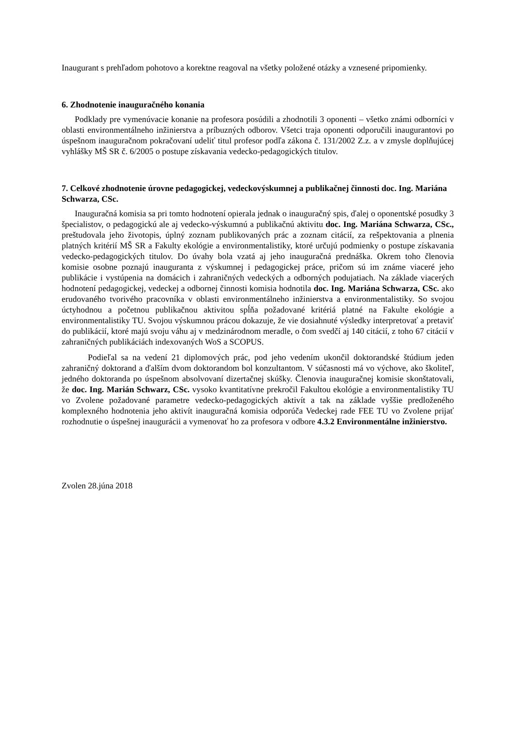Inaugurant s prehľadom pohotovo a korektne reagoval na všetky položené otázky a vznesené pripomienky.
6. Zhodnotenie inauguračného konania
Podklady pre vymenúvacie konanie na profesora posúdili a zhodnotili 3 oponenti – všetko známi odborníci v oblasti environmentálneho inžinierstva a príbuzných odborov. Všetci traja oponenti odporučili inaugurantovi po úspešnom inauguračnom pokračovaní udeliť titul profesor podľa zákona č. 131/2002 Z.z. a v zmysle doplňujúcej vyhlášky MŠ SR č. 6/2005 o postupe získavania vedecko-pedagogických titulov.
7. Celkové zhodnotenie úrovne pedagogickej, vedeckovýskumnej a publikačnej činnosti doc. Ing. Mariána Schwarza, CSc.
Inauguračná komisia sa pri tomto hodnotení opierala jednak o inauguračný spis, ďalej o oponentské posudky 3 špecialistov, o pedagogickú ale aj vedecko-výskumnú a publikačnú aktivitu doc. Ing. Mariána Schwarza, CSc., preštudovala jeho životopis, úplný zoznam publikovaných prác a zoznam citácií, za rešpektovania a plnenia platných kritérií MŠ SR a Fakulty ekológie a environmentalistiky, ktoré určujú podmienky o postupe získavania vedecko-pedagogických titulov. Do úvahy bola vzatá aj jeho inauguračná prednáška. Okrem toho členovia komisie osobne poznajú inauguranta z výskumnej i pedagogickej práce, pričom sú im známe viaceré jeho publikácie i vystúpenia na domácich i zahraničných vedeckých a odborných podujatiach. Na základe viacerých hodnotení pedagogickej, vedeckej a odbornej činnosti komisia hodnotila doc. Ing. Mariána Schwarza, CSc. ako erudovaného tvorivého pracovníka v oblasti environmentálneho inžinierstva a environmentalistiky. So svojou úctyhodnou a početnou publikačnou aktivitou spĺňa požadované kritériá platné na Fakulte ekológie a environmentalistiky TU. Svojou výskumnou prácou dokazuje, že vie dosiahnuté výsledky interpretovať a pretaviť do publikácií, ktoré majú svoju váhu aj v medzinárodnom meradle, o čom svedčí aj 140 citácií, z toho 67 citácií v zahraničných publikáciách indexovaných WoS a SCOPUS.
Podieľal sa na vedení 21 diplomových prác, pod jeho vedením ukončil doktorandské štúdium jeden zahraničný doktorand a ďalším dvom doktorandom bol konzultantom. V súčasnosti má vo výchove, ako školiteľ, jedného doktoranda po úspešnom absolvovaní dizertačnej skúšky. Členovia inauguračnej komisie skonštatovali, že doc. Ing. Marián Schwarz, CSc. vysoko kvantitatívne prekročil Fakultou ekológie a environmentalistiky TU vo Zvolene požadované parametre vedecko-pedagogických aktivít a tak na základe vyššie predloženého komplexného hodnotenia jeho aktivít inauguračná komisia odporúča Vedeckej rade FEE TU vo Zvolene prijať rozhodnutie o úspešnej inaugurácii a vymenovať ho za profesora v odbore 4.3.2 Environmentálne inžinierstvo.
Zvolen 28.júna 2018